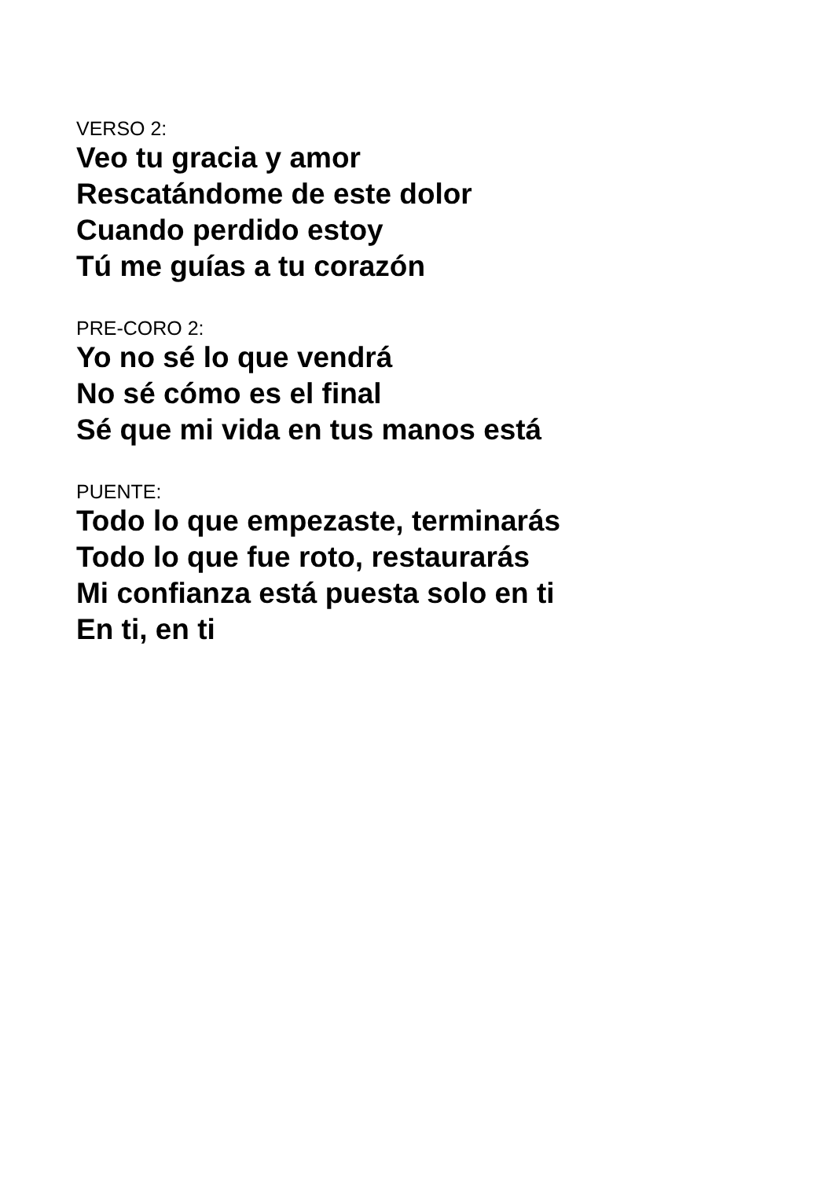VERSO 2:
Veo tu gracia y amor
Rescatándome de este dolor
Cuando perdido estoy
Tú me guías a tu corazón
PRE-CORO 2:
Yo no sé lo que vendrá
No sé cómo es el final
Sé que mi vida en tus manos está
PUENTE:
Todo lo que empezaste, terminarás
Todo lo que fue roto, restaurarás
Mi confianza está puesta solo en ti
En ti, en ti